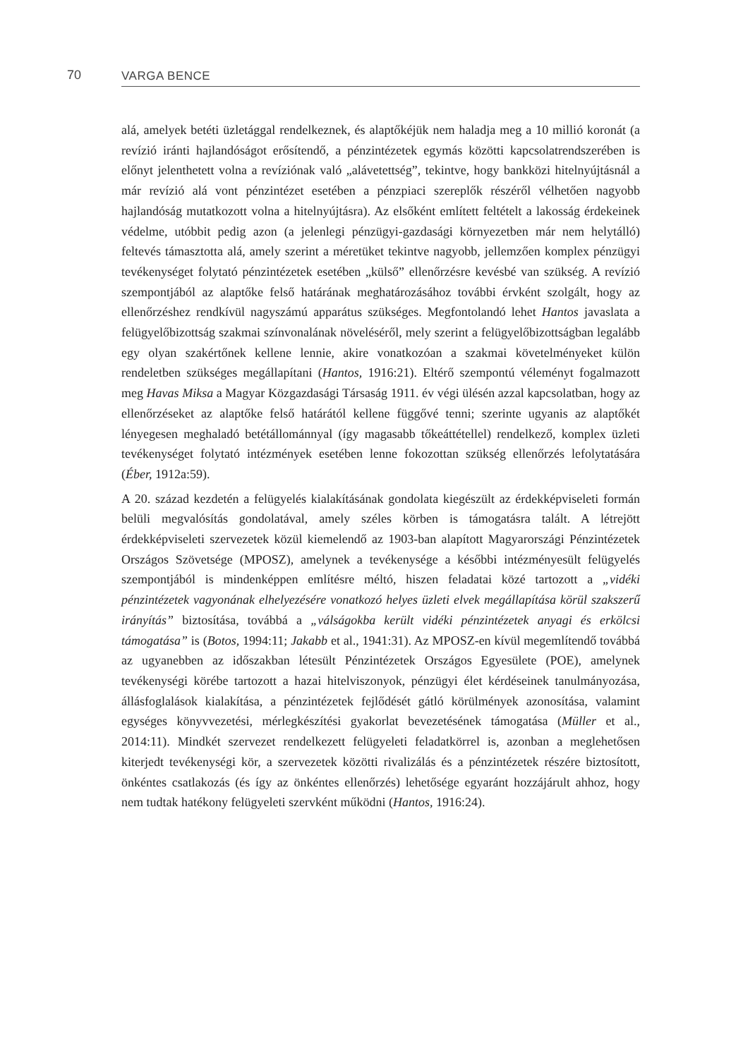70 VARGA BENCE
alá, amelyek betéti üzletággal rendelkeznek, és alaptőkéjük nem haladja meg a 10 millió koronát (a revízió iránti hajlandóságot erősítendő, a pénzintézetek egymás közötti kapcsolatrendszerében is előnyt jelenthetett volna a revíziónak való „alávetettség”, tekintve, hogy bankközi hitelnyújtásnál a már revízió alá vont pénzintézet esetében a pénzpiaci szereplők részéről vélhetően nagyobb hajlandóság mutatkozott volna a hitelnyújtásra). Az elsőként említett feltételt a lakosság érdekeinek védelme, utóbbit pedig azon (a jelenlegi pénzügyi-gazdasági környezetben már nem helytálló) feltevés támasztotta alá, amely szerint a méretüket tekintve nagyobb, jellemzően komplex pénzügyi tevékenységet folytató pénzintézetek esetében „külső” ellenőrzésre kevésbé van szükség. A revízió szempontjából az alaptőke felső határának meghatározásához további érvként szolgált, hogy az ellenőrzéshez rendkívül nagyszámú apparátus szükséges. Megfontolandó lehet Hantos javaslata a felügyelőbizottság szakmai színvonalának növeléséről, mely szerint a felügyelőbizottságban legalább egy olyan szakértőnek kellene lennie, akire vonatkozóan a szakmai követelményeket külön rendeletben szükséges megállapítani (Hantos, 1916:21). Eltérő szempontú véleményt fogalmazott meg Havas Miksa a Magyar Közgazdasági Társaság 1911. év végi ülésén azzal kapcsolatban, hogy az ellenőrzéseket az alaptőke felső határától kellene függővé tenni; szerinte ugyanis az alaptőkét lényegesen meghaladó betétállománnyal (így magasabb tőkeáttétellel) rendelkező, komplex üzleti tevékenységet folytató intézmények esetében lenne fokozottan szükség ellenőrzés lefolytatására (Éber, 1912a:59).
A 20. század kezdetén a felügyelés kialakításának gondolata kiegészült az érdekképviseleti formán belüli megvalósítás gondolatával, amely széles körben is támogatásra talált. A létrejött érdekképviseleti szervezetek közül kiemelendő az 1903-ban alapított Magyarországi Pénzintézetek Országos Szövetsége (MPOSZ), amelynek a tevékenysége a későbbi intézményesült felügyelés szempontjából is mindenképpen említésre méltó, hiszen feladatai közé tartozott a „vidéki pénzintézetek vagyonának elhelyezésére vonatkozó helyes üzleti elvek megállapítása körül szakszerű irányítás” biztosítása, továbbá a „válságokba került vidéki pénzintézetek anyagi és erkölcsi támogatása” is (Botos, 1994:11; Jakabb et al., 1941:31). Az MPOSZ-en kívül megemlítendő továbbá az ugyanebben az időszakban létesült Pénzintézetek Országos Egyesülete (POE), amelynek tevékenységi körébe tartozott a hazai hitelviszonyok, pénzügyi élet kérdéseinek tanulmányozása, állásfoglalások kialakítása, a pénzintézetek fejlődését gátló körülmények azonosítása, valamint egységes könyvvezetési, mérlegkészítési gyakorlat bevezetésének támogatása (Müller et al., 2014:11). Mindkét szervezet rendelkezett felügyeleti feladatkörrel is, azonban a meglehetősen kiterjedt tevékenységi kör, a szervezetek közötti rivalizálás és a pénzintézetek részére biztosított, önkéntes csatlakozás (és így az önkéntes ellenőrzés) lehetősége egyaránt hozzájárult ahhoz, hogy nem tudtak hatékony felügyeleti szervként működni (Hantos, 1916:24).